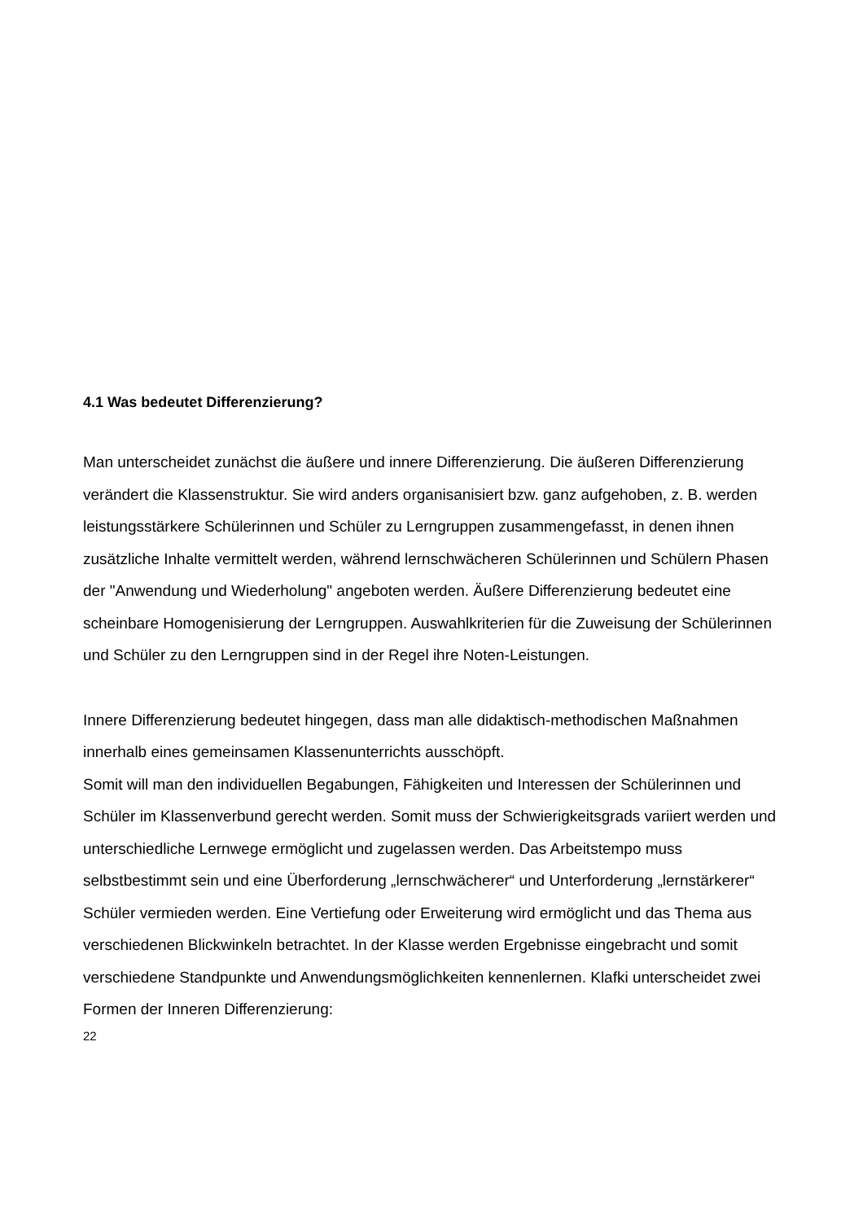4.1 Was bedeutet Differenzierung?
Man unterscheidet zunächst die äußere und innere Differenzierung. Die äußeren Differenzierung verändert die Klassenstruktur. Sie wird anders organisanisiert bzw. ganz aufgehoben, z. B. werden leistungsstärkere Schülerinnen und Schüler zu Lerngruppen zusammengefasst, in denen ihnen zusätzliche Inhalte vermittelt werden, während lernschwächeren Schülerinnen und Schülern Phasen der "Anwendung und Wiederholung" angeboten werden. Äußere Differenzierung bedeutet eine scheinbare Homogenisierung der Lerngruppen. Auswahlkriterien für die Zuweisung der Schülerinnen und Schüler zu den Lerngruppen sind in der Regel ihre Noten-Leistungen.
Innere Differenzierung bedeutet hingegen, dass man alle didaktisch-methodischen Maßnahmen innerhalb eines gemeinsamen Klassenunterrichts ausschöpft.
Somit will man den individuellen Begabungen, Fähigkeiten und Interessen der Schülerinnen und Schüler im Klassenverbund gerecht werden. Somit muss der Schwierigkeitsgrads variiert werden und unterschiedliche Lernwege ermöglicht und zugelassen werden. Das Arbeitstempo muss selbstbestimmt sein und eine Überforderung „lernschwächerer“ und Unterforderung „lernstärkerer“ Schüler vermieden werden. Eine Vertiefung oder Erweiterung wird ermöglicht und das Thema aus verschiedenen Blickwinkeln betrachtet. In der Klasse werden Ergebnisse eingebracht und somit verschiedene Standpunkte und Anwendungsmöglichkeiten kennenlernen. Klafki unterscheidet zwei Formen der Inneren Differenzierung:
22